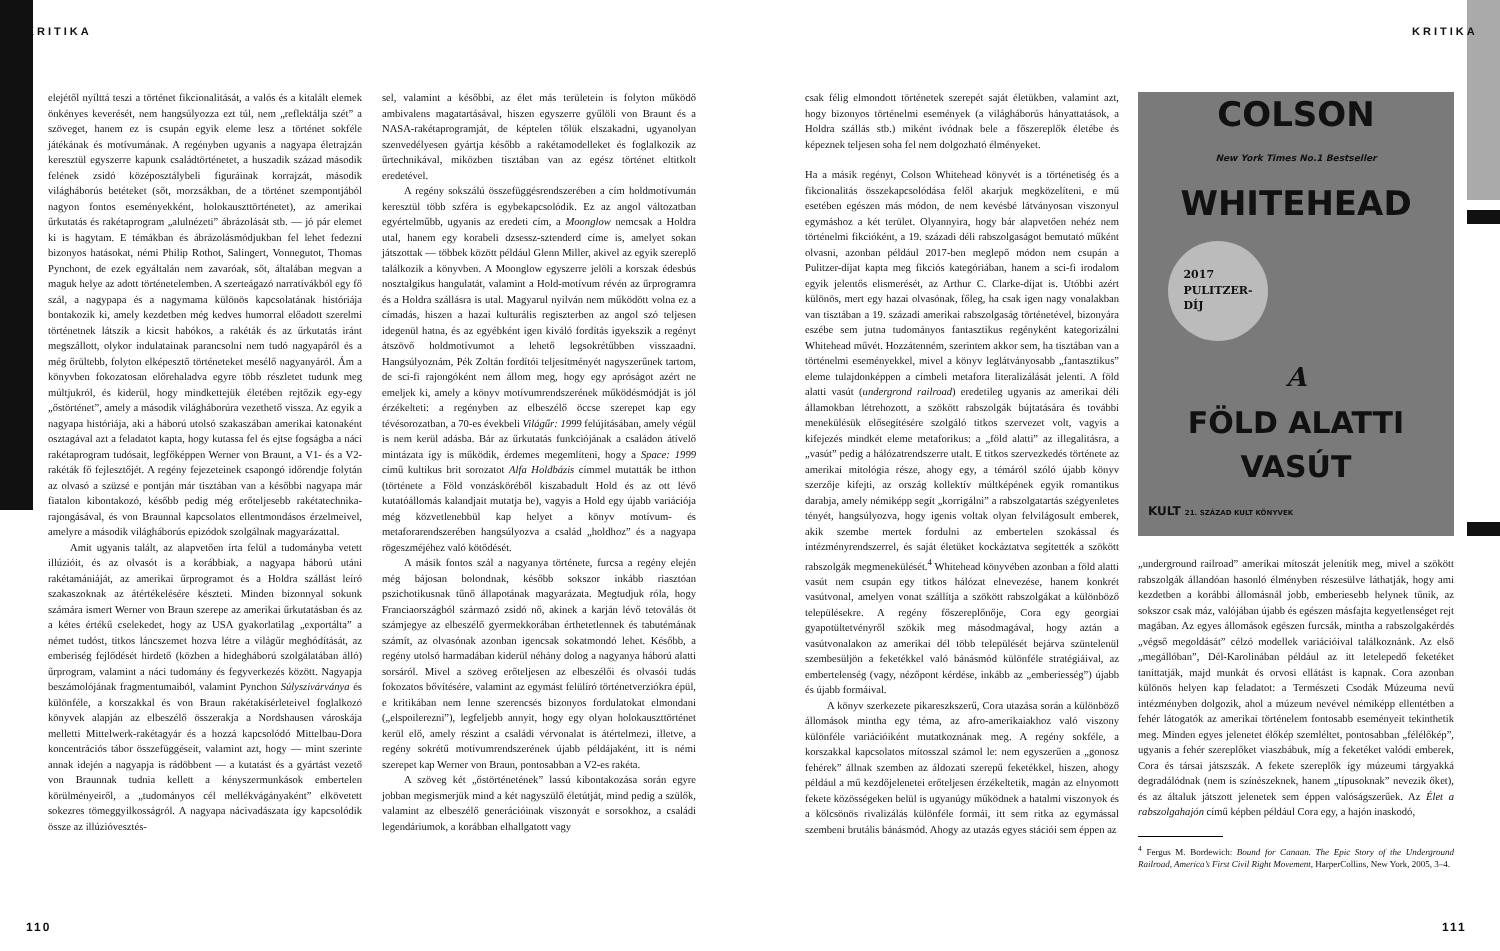KRITIKA KRITIKA
elejétől nyílttá teszi a történet fikcionalitását, a valós és a kitalált elemek önkényes keverését, nem hangsúlyozza ezt túl, nem „reflektálja szét” a szöveget, hanem ez is csupán egyik eleme lesz a történet sokféle játékának és motívumának. A regényben ugyanis a nagyapa életrajzán keresztül egyszerre kapunk családtörténetet, a huszadik század második felének zsidó középosztálybeli figuráinak korrajzát, második világháborús betéteket (sőt, morzsákban, de a történet szempontjából nagyon fontos eseményekként, holokauszttörténetet), az amerikai űrkutatás és rakétaprogram „alulnézeti” ábrázolását stb. — jó pár elemet ki is hagytam. E témákban és ábrázolásmódjukban fel lehet fedezni bizonyos hatásokat, némi Philip Rothot, Salingert, Vonnegutot, Thomas Pynchont, de ezek egyáltalán nem zavaróak, sőt, általában megvan a maguk helye az adott történetelemben. A szerteágazó narratívákból egy fő szál, a nagypapa és a nagymama különös kapcsolatának históriája bontakozik ki, amely kezdetben még kedves humorral előadott szerelmi történetnek látszik a kicsit habókos, a rakéták és az űrkutatás iránt megszállott, olykor indulatainak parancsolni nem tudó nagyapáról és a még őrültebb, folyton elképesztő történeteket mesélő nagyanyáról. Ám a könyvben fokozatosan előrehaladva egyre több részletet tudunk meg múltjukról, és kiderül, hogy mindkettejük életében rejtőzik egy-egy „őstörténet”, amely a második világháborúra vezethető vissza. Az egyik a nagyapa históriája, aki a háború utolsó szakaszában amerikai katonaként osztagával azt a feladatot kapta, hogy kutassa fel és ejtse fogságba a náci rakétaprogram tudósait, legfőképpen Werner von Braunt, a V1- és a V2-rakéták fő fejlesztőjét. A regény fejezeteinek csapongó időrendje folytán az olvasó a szüzsé e pontján már tisztában van a későbbi nagyapa már fiatalon kibontakozó, később pedig még erőteljesebb rakétatechnika-rajongásával, és von Braunnal kapcsolatos ellentmondásos érzelmeivel, amelyre a második világháborús epizódok szolgálnak magyarázattal.
Amit ugyanis talált, az alapvetően írta felül a tudományba vetett illúzióit, és az olvasót is a korábbiak, a nagyapa háború utáni rakétamániáját, az amerikai űrprogramot és a Holdra szállást leíró szakaszoknak az átértékelésére készteti. Minden bizonnyal sokunk számára ismert Werner von Braun szerepe az amerikai űrkutatásban és az a kétes értékű cselekedet, hogy az USA gyakorlatilag „exportálta” a német tudóst, titkos láncszemet hozva létre a világűr meghódítását, az emberiség fejlődését hirdető (közben a hidegháború szolgálatában álló) űrprogram, valamint a náci tudomány és fegyverkezés között. Nagyapja beszámolójának fragmentumaiból, valamint Pynchon Súlyszivárványa és különféle, a korszakkal és von Braun rakétakísérleteivel foglalkozó könyvek alapján az elbeszélő összerakja a Nordshausen városkája melletti Mittelwerk-rakétagyár és a hozzá kapcsolódó Mittelbau-Dora koncentrációs tábor összefüggéseit, valamint azt, hogy — mint szerinte annak idején a nagyapja is rádöbbent — a kutatást és a gyártást vezető von Braunnak tudnia kellett a kényszermunkások embertelen körülményeiről, a „tudományos cél mellékvágányaként” elkövetett sokezres tömeggyilkosságról. A nagyapa nácivadászata így kapcsolódik össze az illúzióvesztés-
sel, valamint a későbbi, az élet más területein is folyton működő ambivalens magatartásával, hiszen egyszerre gyűlöli von Braunt és a NASA-rakétaprogramját, de képtelen tőlük elszakadni, ugyanolyan szenvedélyesen gyártja később a rakétamodelleket és foglalkozik az űrtechnikával, miközben tisztában van az egész történet eltitkolt eredetével.
A regény sokszálú összefüggésrendszerében a cím holdmotívumán keresztül több szféra is egybekapcsolódik. Ez az angol változatban egyértelműbb, ugyanis az eredeti cím, a Moonglow nemcsak a Holdra utal, hanem egy korabeli dzsessz-sztenderd címe is, amelyet sokan játszottak — többek között például Glenn Miller, akivel az egyik szereplő találkozik a könyvben. A Moonglow egyszerre jelöli a korszak édesbús nosztalgikus hangulatát, valamint a Hold-motívum révén az űrprogramra és a Holdra szállásra is utal. Magyarul nyilván nem működött volna ez a címadás, hiszen a hazai kulturális regiszterben az angol szó teljesen idegenül hatna, és az egyébként igen kiváló fordítás igyekszik a regényt átszövő holdmotívumot a lehető legsokrétűbben visszaadni. Hangsúlyoznám, Pék Zoltán fordítói teljesítményét nagyszerűnek tartom, de sci-fi rajongóként nem állom meg, hogy egy apróságot azért ne emeljek ki, amely a könyv motívumrendszerének működésmódját is jól érzékelteti: a regényben az elbeszélő öccse szerepet kap egy tévésorozatban, a 70-es évekbeli Világűr: 1999 felújításában, amely végül is nem kerül adásba. Bár az űrkutatás funkciójának a családon átívelő mintázata így is működik, érdemes megemlíteni, hogy a Space: 1999 című kultikus brit sorozatot Alfa Holdbázis címmel mutatták be itthon (története a Föld vonzásköréből kiszabadult Hold és az ott lévő kutatóállomás kalandjait mutatja be), vagyis a Hold egy újabb variációja még közvetlenebbül kap helyet a könyv motívum- és metaforarendszerében hangsúlyozva a család „holdhoz” és a nagyapa rögeszméjéhez való kötődését.
A másik fontos szál a nagyanya története, furcsa a regény elején még bájosan bolondnak, később sokszor inkább riasztóan pszichotikusnak tűnő állapotának magyarázata. Megtudjuk róla, hogy Franciaországból származó zsidó nő, akinek a karján lévő tetoválás öt számjegye az elbeszélő gyermekkorában érthetetlennek és tabutémának számít, az olvasónak azonban igencsak sokatmondó lehet. Később, a regény utolsó harmadában kiderül néhány dolog a nagyanya háború alatti sorsáról. Mivel a szöveg erőteljesen az elbeszélői és olvasói tudás fokozatos bővítésére, valamint az egymást felülíró történetverziókra épül, e kritikában nem lenne szerencsés bizonyos fordulatokat elmondani („elspoilerezni”), legfeljebb annyit, hogy egy olyan holokauszttörténet kerül elő, amely részint a családi vérvonalat is átértelmezi, illetve, a regény sokrétű motívumrendszerének újabb példájaként, itt is némi szerepet kap Werner von Braun, pontosabban a V2-es rakéta.
A szöveg két „őstörténetének” lassú kibontakozása során egyre jobban megismerjük mind a két nagyszülő életútját, mind pedig a szülők, valamint az elbeszélő generációinak viszonyát e sorsokhoz, a családi legendáriumok, a korábban elhallgatott vagy
csak félig elmondott történetek szerepét saját életükben, valamint azt, hogy bizonyos történelmi események (a világháborús hányattatások, a Holdra szállás stb.) miként ivódnak bele a főszereplők életébe és képeznek teljesen soha fel nem dolgozható élményeket.
Ha a másik regényt, Colson Whitehead könyvét is a történetiség és a fikcionalitás összekapcsolódása felől akarjuk megközelíteni, e mű esetében egészen más módon, de nem kevésbé látványosan viszonyul egymáshoz a két terület. Olyannyira, hogy bár alapvetően nehéz nem történelmi fikcióként, a 19. századi déli rabszolgaságot bemutató műként olvasni, azonban például 2017-ben meglepő módon nem csupán a Pulitzer-díjat kapta meg fikciós kategóriában, hanem a sci-fi irodalom egyik jelentős elismerését, az Arthur C. Clarke-díjat is. Utóbbi azért különös, mert egy hazai olvasónak, főleg, ha csak igen nagy vonalakban van tisztában a 19. századi amerikai rabszolgaság történetével, bizonyára eszébe sem jutna tudományos fantasztikus regényként kategorizálni Whitehead művét. Hozzátenném, szerintem akkor sem, ha tisztában van a történelmi eseményekkel, mivel a könyv leglátványosabb „fantasztikus” eleme tulajdonképpen a címbeli metafora literalizálását jelenti. A föld alatti vasút (undergrond railroad) eredetileg ugyanis az amerikai déli államokban létrehozott, a szökött rabszolgák bújtatására és további menekülésük elősegítésére szolgáló titkos szervezet volt, vagyis a kifejezés mindkét eleme metaforikus: a „föld alatti” az illegalitásra, a „vasút” pedig a hálózatrendszerre utalt. E titkos szervezkedés története az amerikai mitológia része, ahogy egy, a témáról szóló újabb könyv szerzője kifejti, az ország kollektív múltképének egyik romantikus darabja, amely némiképp segít „korrigálni” a rabszolgatartás szégyenletes tényét, hangsúlyozva, hogy igenis voltak olyan felvilágosult emberek, akik szembe mertek fordulni az embertelen szokással és intézményrendszerrel, és saját életüket kockáztatva segítették a szökött rabszolgák megmenekülését.<sup>4</sup> Whitehead könyvében azonban a föld alatti vasút nem csupán egy titkos hálózat elnevezése, hanem konkrét vasútvonal, amelyen vonat szállítja a szökött rabszolgákat a különböző településekre. A regény főszereplőnője, Cora egy georgiai gyapotültetvényről szökik meg másodmagával, hogy aztán a vasútvonalakon az amerikai dél több települését bejárva szüntelenül szembesüljön a feketékkel való bánásmód különféle stratégiáival, az embertelenség (vagy, nézőpont kérdése, inkább az „emberiesség”) újabb és újabb formáival.
A könyv szerkezete pikareszkszerű, Cora utazása során a különböző állomások mintha egy téma, az afro-amerikaiakhoz való viszony különféle variációiként mutatkoznának meg. A regény sokféle, a korszakkal kapcsolatos mítosszal számol le: nem egyszerűen a „gonosz fehérek” állnak szemben az áldozati szerepű feketékkel, hiszen, ahogy például a mű kezdőjelenetei erőteljesen érzékeltetik, magán az elnyomott fekete közösségeken belül is ugyanúgy működnek a hatalmi viszonyok és a kölcsönös rivalizálás különféle formái, itt sem ritka az egymással szembeni brutális bánásmód. Ahogy az utazás egyes stációi sem éppen az
COLSON
New York Times No.1 Bestseller
WHITEHEAD
2017
PULITZER-
DÍJ
A
FÖLD ALATTI
VASÚT
KULT 21. SZÁZAD KULT KÖNYVEK
„underground railroad” amerikai mítoszát jelenítik meg, mivel a szökött rabszolgák állandóan hasonló élményben részesülve láthatják, hogy ami kezdetben a korábbi állomásnál jobb, emberiesebb helynek tűnik, az sokszor csak máz, valójában újabb és egészen másfajta kegyetlenséget rejt magában. Az egyes állomások egészen furcsák, mintha a rabszolgakérdés „végső megoldását” célzó modellek variációival találkoznánk. Az első „megállóban”, Dél-Karolinában például az itt letelepedő feketéket taníttatják, majd munkát és orvosi ellátást is kapnak. Cora azonban különös helyen kap feladatot: a Természeti Csodák Múzeuma nevű intézményben dolgozik, ahol a múzeum nevével némiképp ellentétben a fehér látogatók az amerikai történelem fontosabb eseményeit tekinthetik meg. Minden egyes jelenetet élőkép szemléltet, pontosabban „félélőkép”, ugyanis a fehér szereplőket viaszbábuk, míg a feketéket valódi emberek, Cora és társai játszszák. A fekete szereplők így múzeumi tárgyakká degradálódnak (nem is színészeknek, hanem „típusoknak” nevezik őket), és az általuk játszott jelenetek sem éppen valóságszerűek. Az Élet a rabszolgahajón című képben például Cora egy, a hajón inaskodó,
<sup>4</sup> Fergus M. Bordewich: Bound for Canaan. The Epic Story of the Underground Railroad, America’s First Civil Right Movement, HarperCollins, New York, 2005, 3–4.
110 111